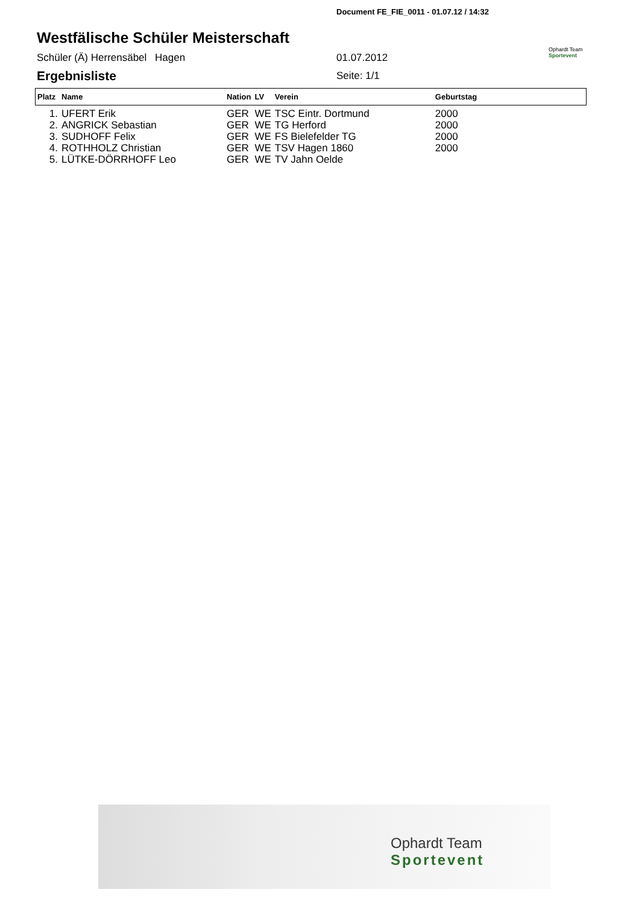Document FE_FIE_0011 - 01.07.12 / 14:32
Westfälische Schüler Meisterschaft
Schüler (Ä) Herrensäbel Hagen 01.07.2012
Ophardt Team
Sportevent
Ergebnisliste Seite: 1/1
| Platz | Name | Nation | LV | Verein | Geburtstag |
| --- | --- | --- | --- | --- | --- |
| 1. | UFERT Erik | GER | WE | TSC Eintr. Dortmund | 2000 |
| 2. | ANGRICK Sebastian | GER | WE | TG Herford | 2000 |
| 3. | SUDHOFF Felix | GER | WE | FS Bielefelder TG | 2000 |
| 4. | ROTHHOLZ Christian | GER | WE | TSV Hagen 1860 | 2000 |
| 5. | LÜTKE-DÖRRHOFF Leo | GER | WE | TV Jahn Oelde | |
Ophardt Team
Sportevent